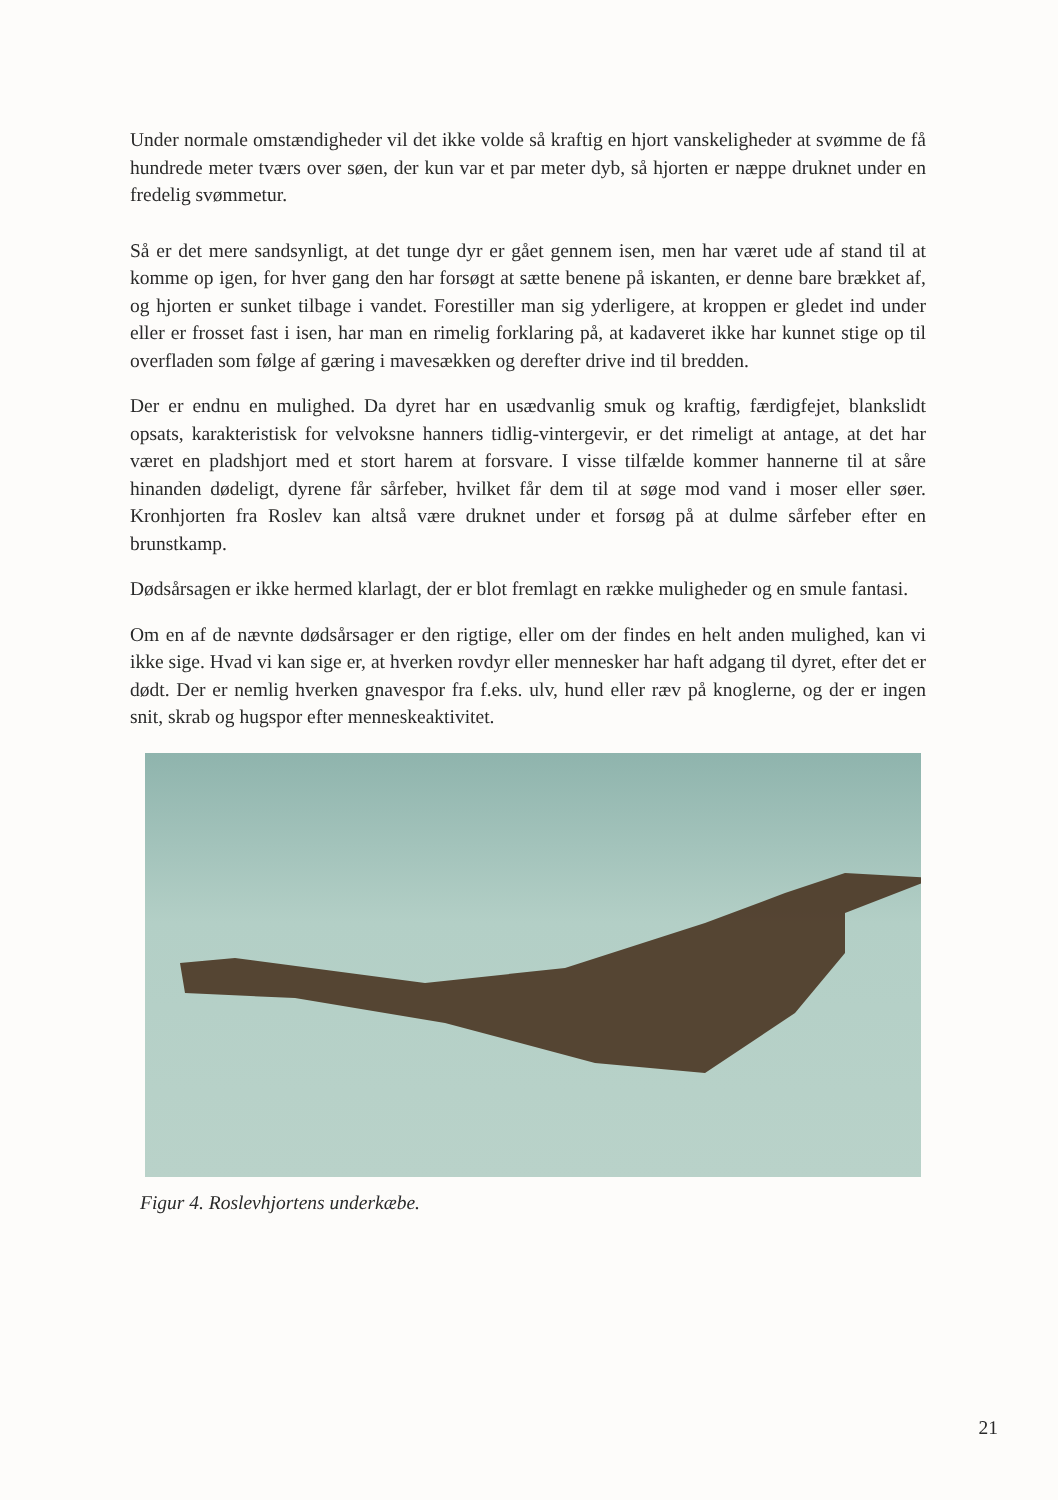Under normale omstændigheder vil det ikke volde så kraftig en hjort vanskeligheder at svømme de få hundrede meter tværs over søen, der kun var et par meter dyb, så hjorten er næppe druknet under en fredelig svømmetur.
Så er det mere sandsynligt, at det tunge dyr er gået gennem isen, men har været ude af stand til at komme op igen, for hver gang den har forsøgt at sætte benene på iskanten, er denne bare brækket af, og hjorten er sunket tilbage i vandet. Forestiller man sig yderligere, at kroppen er gledet ind under eller er frosset fast i isen, har man en rimelig forklaring på, at kadaveret ikke har kunnet stige op til overfladen som følge af gæring i mavesækken og derefter drive ind til bredden.
Der er endnu en mulighed. Da dyret har en usædvanlig smuk og kraftig, færdigfejet, blankslidt opsats, karakteristisk for velvoksne hanners tidlig-vintergevir, er det rimeligt at antage, at det har været en pladshjort med et stort harem at forsvare. I visse tilfælde kommer hannerne til at såre hinanden dødeligt, dyrene får sårfeber, hvilket får dem til at søge mod vand i moser eller søer. Kronhjorten fra Roslev kan altså være druknet under et forsøg på at dulme sårfeber efter en brunstkamp.
Dødsårsagen er ikke hermed klarlagt, der er blot fremlagt en række muligheder og en smule fantasi.
Om en af de nævnte dødsårsager er den rigtige, eller om der findes en helt anden mulighed, kan vi ikke sige. Hvad vi kan sige er, at hverken rovdyr eller mennesker har haft adgang til dyret, efter det er dødt. Der er nemlig hverken gnavespor fra f.eks. ulv, hund eller ræv på knoglerne, og der er ingen snit, skrab og hugspor efter menneskeaktivitet.
Figur 4. Roslevhjortens underkæbe.
21